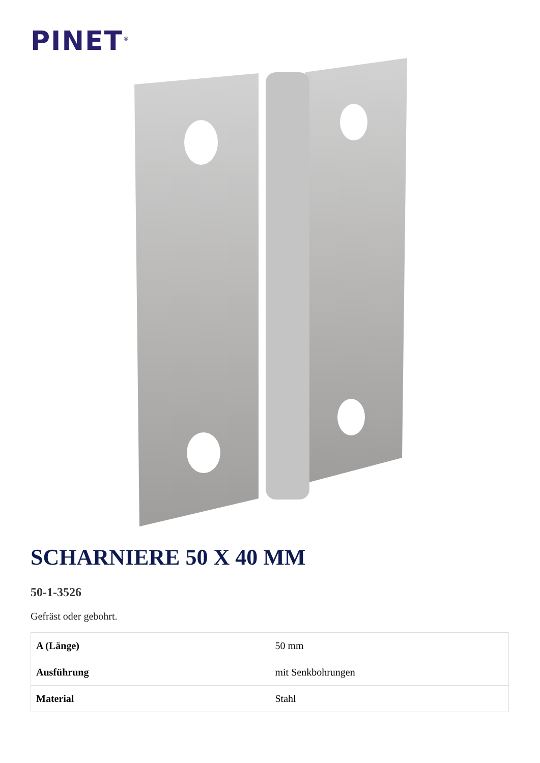PINET<sup>®</sup>
SCHARNIERE 50 X 40 MM
50-1-3526
Gefräst oder gebohrt.
| A (Länge) | 50 mm |
| Ausführung | mit Senkbohrungen |
| Material | Stahl |